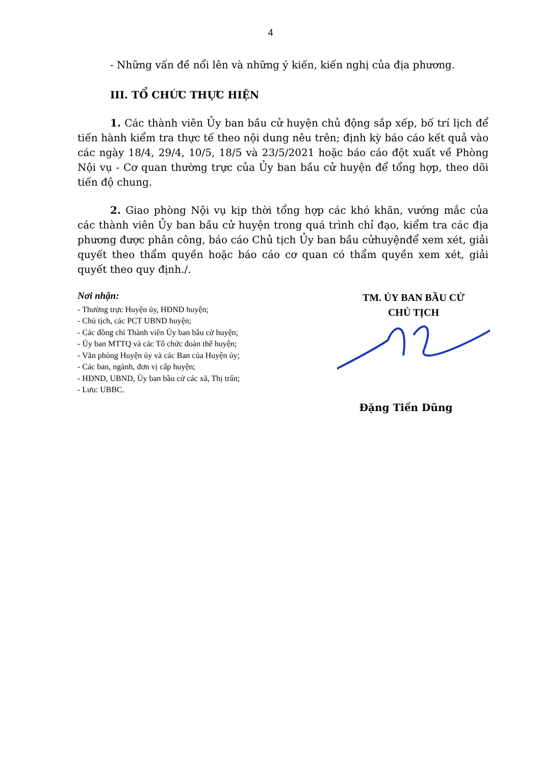4
- Những vấn đề nổi lên và những ý kiến, kiến nghị của địa phương.
III. TỔ CHỨC THỰC HIỆN
1. Các thành viên Ủy ban bầu cử huyện chủ động sắp xếp, bố trí lịch để tiến hành kiểm tra thực tế theo nội dung nêu trên; định kỳ báo cáo kết quả vào các ngày 18/4, 29/4, 10/5, 18/5 và 23/5/2021 hoặc báo cáo đột xuất về Phòng Nội vụ - Cơ quan thường trực của Ủy ban bầu cử huyện để tổng hợp, theo dõi tiến độ chung.
2. Giao phòng Nội vụ kịp thời tổng hợp các khó khăn, vướng mắc của các thành viên Ủy ban bầu cử huyện trong quá trình chỉ đạo, kiểm tra các địa phương được phân công, báo cáo Chủ tịch Ủy ban bầu cửhuyệnđể xem xét, giải quyết theo thẩm quyền hoặc báo cáo cơ quan có thẩm quyền xem xét, giải quyết theo quy định./.
Nơi nhận:
- Thường trực Huyện ủy, HĐND huyện;
- Chủ tịch, các PCT UBND huyện;
- Các đồng chí Thành viên Ủy ban bầu cử huyện;
- Ủy ban MTTQ và các Tổ chức đoàn thể huyện;
- Văn phòng Huyện ủy và các Ban của Huyện ủy;
- Các ban, ngành, đơn vị cấp huyện;
- HĐND, UBND, Ủy ban bầu cử các xã, Thị trấn;
- Lưu: UBBC.
TM. ỦY BAN BẦU CỬ
CHỦ TỊCH
Đặng Tiến Dũng